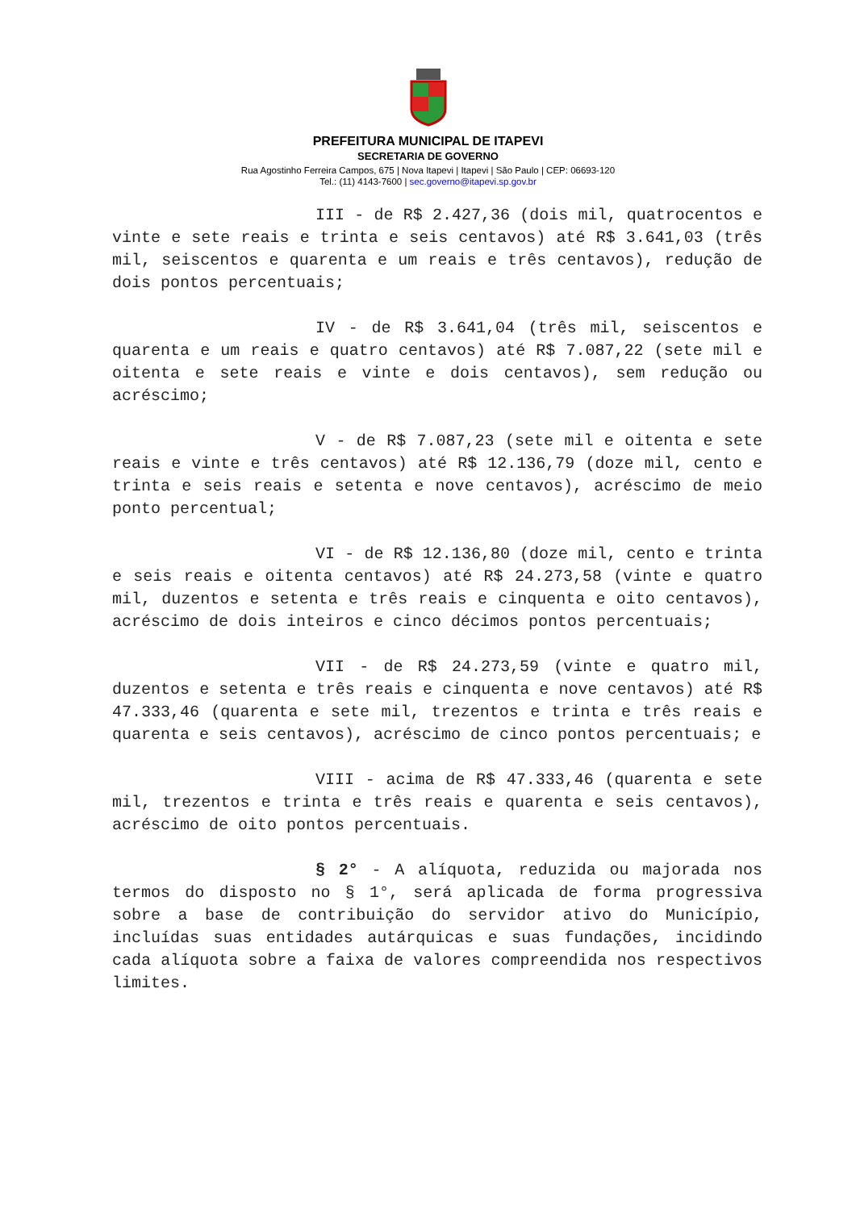PREFEITURA MUNICIPAL DE ITAPEVI
SECRETARIA DE GOVERNO
Rua Agostinho Ferreira Campos, 675 | Nova Itapevi | Itapevi | São Paulo | CEP: 06693-120
Tel.: (11) 4143-7600 | sec.governo@itapevi.sp.gov.br
III - de R$ 2.427,36 (dois mil, quatrocentos e vinte e sete reais e trinta e seis centavos) até R$ 3.641,03 (três mil, seiscentos e quarenta e um reais e três centavos), redução de dois pontos percentuais;
IV - de R$ 3.641,04 (três mil, seiscentos e quarenta e um reais e quatro centavos) até R$ 7.087,22 (sete mil e oitenta e sete reais e vinte e dois centavos), sem redução ou acréscimo;
V - de R$ 7.087,23 (sete mil e oitenta e sete reais e vinte e três centavos) até R$ 12.136,79 (doze mil, cento e trinta e seis reais e setenta e nove centavos), acréscimo de meio ponto percentual;
VI - de R$ 12.136,80 (doze mil, cento e trinta e seis reais e oitenta centavos) até R$ 24.273,58 (vinte e quatro mil, duzentos e setenta e três reais e cinquenta e oito centavos), acréscimo de dois inteiros e cinco décimos pontos percentuais;
VII - de R$ 24.273,59 (vinte e quatro mil, duzentos e setenta e três reais e cinquenta e nove centavos) até R$ 47.333,46 (quarenta e sete mil, trezentos e trinta e três reais e quarenta e seis centavos), acréscimo de cinco pontos percentuais; e
VIII - acima de R$ 47.333,46 (quarenta e sete mil, trezentos e trinta e três reais e quarenta e seis centavos), acréscimo de oito pontos percentuais.
§ 2° - A alíquota, reduzida ou majorada nos termos do disposto no § 1°, será aplicada de forma progressiva sobre a base de contribuição do servidor ativo do Município, incluídas suas entidades autárquicas e suas fundações, incidindo cada alíquota sobre a faixa de valores compreendida nos respectivos limites.